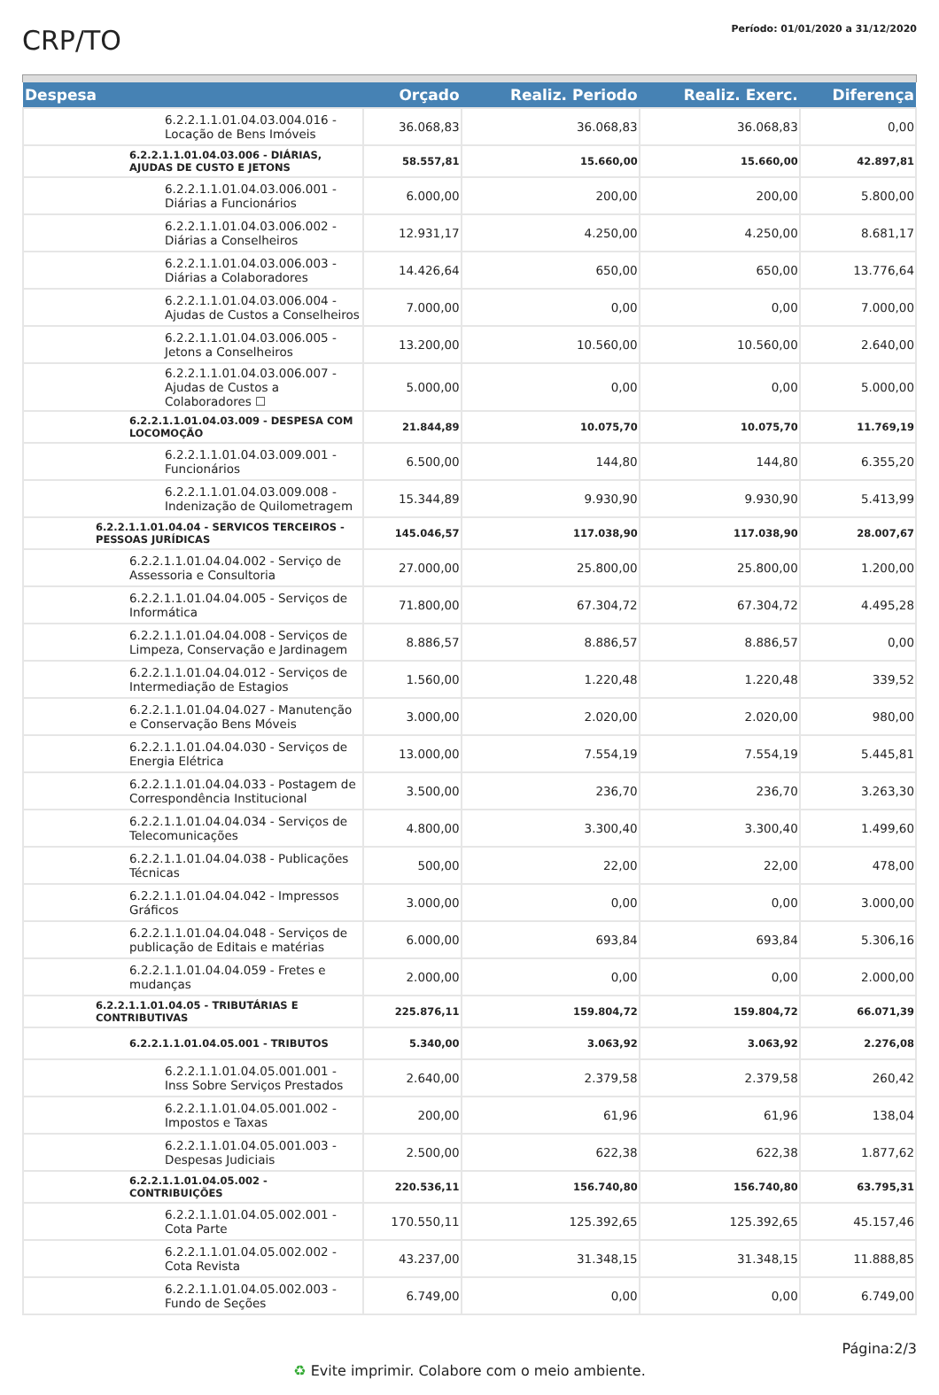CRP/TO
Período: 01/01/2020 a 31/12/2020
| Despesa | Orçado | Realiz. Periodo | Realiz. Exerc. | Diferença |
| --- | --- | --- | --- | --- |
| 6.2.2.1.1.01.04.03.004.016 - Locação de Bens Imóveis | 36.068,83 | 36.068,83 | 36.068,83 | 0,00 |
| 6.2.2.1.1.01.04.03.006 - DIÁRIAS, AJUDAS DE CUSTO E JETONS | 58.557,81 | 15.660,00 | 15.660,00 | 42.897,81 |
| 6.2.2.1.1.01.04.03.006.001 - Diárias a Funcionários | 6.000,00 | 200,00 | 200,00 | 5.800,00 |
| 6.2.2.1.1.01.04.03.006.002 - Diárias a Conselheiros | 12.931,17 | 4.250,00 | 4.250,00 | 8.681,17 |
| 6.2.2.1.1.01.04.03.006.003 - Diárias a Colaboradores | 14.426,64 | 650,00 | 650,00 | 13.776,64 |
| 6.2.2.1.1.01.04.03.006.004 - Ajudas de Custos a Conselheiros | 7.000,00 | 0,00 | 0,00 | 7.000,00 |
| 6.2.2.1.1.01.04.03.006.005 - Jetons a Conselheiros | 13.200,00 | 10.560,00 | 10.560,00 | 2.640,00 |
| 6.2.2.1.1.01.04.03.006.007 - Ajudas de Custos a Colaboradores ☐ | 5.000,00 | 0,00 | 0,00 | 5.000,00 |
| 6.2.2.1.1.01.04.03.009 - DESPESA COM LOCOMOÇÃO | 21.844,89 | 10.075,70 | 10.075,70 | 11.769,19 |
| 6.2.2.1.1.01.04.03.009.001 - Funcionários | 6.500,00 | 144,80 | 144,80 | 6.355,20 |
| 6.2.2.1.1.01.04.03.009.008 - Indenização de Quilometragem | 15.344,89 | 9.930,90 | 9.930,90 | 5.413,99 |
| 6.2.2.1.1.01.04.04 - SERVICOS TERCEIROS - PESSOAS JURÍDICAS | 145.046,57 | 117.038,90 | 117.038,90 | 28.007,67 |
| 6.2.2.1.1.01.04.04.002 - Serviço de Assessoria e Consultoria | 27.000,00 | 25.800,00 | 25.800,00 | 1.200,00 |
| 6.2.2.1.1.01.04.04.005 - Serviços de Informática | 71.800,00 | 67.304,72 | 67.304,72 | 4.495,28 |
| 6.2.2.1.1.01.04.04.008 - Serviços de Limpeza, Conservação e Jardinagem | 8.886,57 | 8.886,57 | 8.886,57 | 0,00 |
| 6.2.2.1.1.01.04.04.012 - Serviços de Intermediação de Estagios | 1.560,00 | 1.220,48 | 1.220,48 | 339,52 |
| 6.2.2.1.1.01.04.04.027 - Manutenção e Conservação Bens Móveis | 3.000,00 | 2.020,00 | 2.020,00 | 980,00 |
| 6.2.2.1.1.01.04.04.030 - Serviços de Energia Elétrica | 13.000,00 | 7.554,19 | 7.554,19 | 5.445,81 |
| 6.2.2.1.1.01.04.04.033 - Postagem de Correspondência Institucional | 3.500,00 | 236,70 | 236,70 | 3.263,30 |
| 6.2.2.1.1.01.04.04.034 - Serviços de Telecomunicações | 4.800,00 | 3.300,40 | 3.300,40 | 1.499,60 |
| 6.2.2.1.1.01.04.04.038 - Publicações Técnicas | 500,00 | 22,00 | 22,00 | 478,00 |
| 6.2.2.1.1.01.04.04.042 - Impressos Gráficos | 3.000,00 | 0,00 | 0,00 | 3.000,00 |
| 6.2.2.1.1.01.04.04.048 - Serviços de publicação de Editais e matérias | 6.000,00 | 693,84 | 693,84 | 5.306,16 |
| 6.2.2.1.1.01.04.04.059 - Fretes e mudanças | 2.000,00 | 0,00 | 0,00 | 2.000,00 |
| 6.2.2.1.1.01.04.05 - TRIBUTÁRIAS E CONTRIBUTIVAS | 225.876,11 | 159.804,72 | 159.804,72 | 66.071,39 |
| 6.2.2.1.1.01.04.05.001 - TRIBUTOS | 5.340,00 | 3.063,92 | 3.063,92 | 2.276,08 |
| 6.2.2.1.1.01.04.05.001.001 - Inss Sobre Serviços Prestados | 2.640,00 | 2.379,58 | 2.379,58 | 260,42 |
| 6.2.2.1.1.01.04.05.001.002 - Impostos e Taxas | 200,00 | 61,96 | 61,96 | 138,04 |
| 6.2.2.1.1.01.04.05.001.003 - Despesas Judiciais | 2.500,00 | 622,38 | 622,38 | 1.877,62 |
| 6.2.2.1.1.01.04.05.002 - CONTRIBUIÇÕES | 220.536,11 | 156.740,80 | 156.740,80 | 63.795,31 |
| 6.2.2.1.1.01.04.05.002.001 - Cota Parte | 170.550,11 | 125.392,65 | 125.392,65 | 45.157,46 |
| 6.2.2.1.1.01.04.05.002.002 - Cota Revista | 43.237,00 | 31.348,15 | 31.348,15 | 11.888,85 |
| 6.2.2.1.1.01.04.05.002.003 - Fundo de Seções | 6.749,00 | 0,00 | 0,00 | 6.749,00 |
Página:2/3
♻ Evite imprimir. Colabore com o meio ambiente.